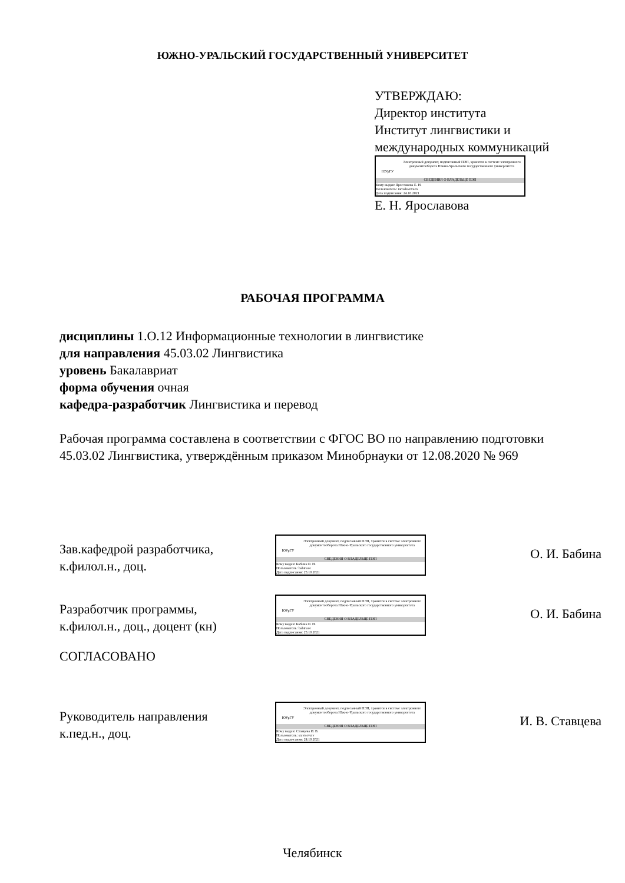ЮЖНО-УРАЛЬСКИЙ ГОСУДАРСТВЕННЫЙ УНИВЕРСИТЕТ
УТВЕРЖДАЮ:
Директор института
Институт лингвистики и
международных коммуникаций
ЮУрГУ
Электронный документ, подписанный ПЭП, хранится в системе электронного документооборота Южно-Уральского государственного университета
СВЕДЕНИЯ О ВЛАДЕЛЬЦЕ ПЭП
Кому выдан: Ярославова Е. Н.
Пользователь: iaroslavovaen
Дата подписания: 24.10.2021
Е. Н. Ярославова
РАБОЧАЯ ПРОГРАММА
дисциплины 1.О.12 Информационные технологии в лингвистике
для направления 45.03.02 Лингвистика
уровень Бакалавриат
форма обучения очная
кафедра-разработчик Лингвистика и перевод
Рабочая программа составлена в соответствии с ФГОС ВО по направлению подготовки 45.03.02 Лингвистика, утверждённым приказом Минобрнауки от 12.08.2020 № 969
Зав.кафедрой разработчика,
к.филол.н., доц.
ЮУрГУ
Электронный документ, подписанный ПЭП, хранится в системе электронного документооборота Южно-Уральского государственного университета
СВЕДЕНИЯ О ВЛАДЕЛЬЦЕ ПЭП
Кому выдан: Бабина О. И.
Пользователь: babinaoi
Дата подписания: 23.10.2021
О. И. Бабина
Разработчик программы,
к.филол.н., доц., доцент (кн)
ЮУрГУ
Электронный документ, подписанный ПЭП, хранится в системе электронного документооборота Южно-Уральского государственного университета
СВЕДЕНИЯ О ВЛАДЕЛЬЦЕ ПЭП
Кому выдан: Бабина О. И.
Пользователь: babinaoi
Дата подписания: 23.10.2021
О. И. Бабина
СОГЛАСОВАНО
Руководитель направления
к.пед.н., доц.
ЮУрГУ
Электронный документ, подписанный ПЭП, хранится в системе электронного документооборота Южно-Уральского государственного университета
СВЕДЕНИЯ О ВЛАДЕЛЬЦЕ ПЭП
Кому выдан: Ставцева И. В.
Пользователь: stavtsevaiv
Дата подписания: 24.10.2021
И. В. Ставцева
Челябинск